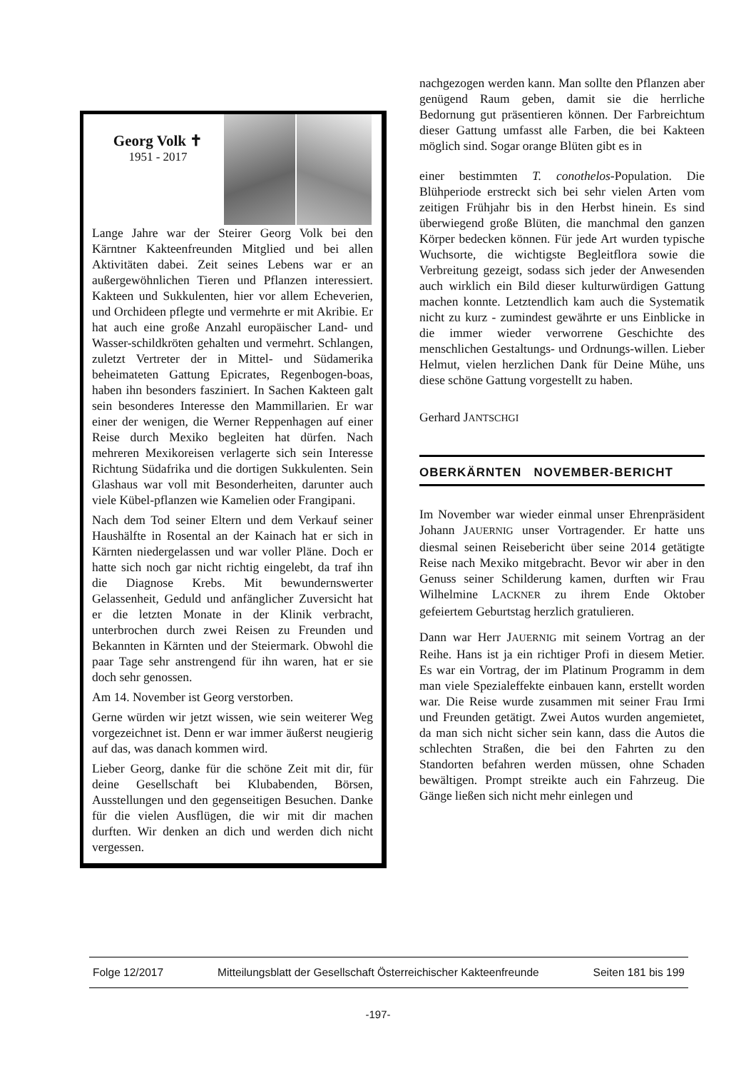Georg Volk ✝
1951 - 2017
Lange Jahre war der Steirer Georg Volk bei den Kärntner Kakteenfreunden Mitglied und bei allen Aktivitäten dabei. Zeit seines Lebens war er an außergewöhnlichen Tieren und Pflanzen interessiert. Kakteen und Sukkulenten, hier vor allem Echeverien, und Orchideen pflegte und vermehrte er mit Akribie. Er hat auch eine große Anzahl europäischer Land- und Wasser-schildkröten gehalten und vermehrt. Schlangen, zuletzt Vertreter der in Mittel- und Südamerika beheimateten Gattung Epicrates, Regenbogen-boas, haben ihn besonders fasziniert. In Sachen Kakteen galt sein besonderes Interesse den Mammillarien. Er war einer der wenigen, die Werner Reppenhagen auf einer Reise durch Mexiko begleiten hat dürfen. Nach mehreren Mexikoreisen verlagerte sich sein Interesse Richtung Südafrika und die dortigen Sukkulenten. Sein Glashaus war voll mit Besonderheiten, darunter auch viele Kübel-pflanzen wie Kamelien oder Frangipani.
Nach dem Tod seiner Eltern und dem Verkauf seiner Haushälfte in Rosental an der Kainach hat er sich in Kärnten niedergelassen und war voller Pläne. Doch er hatte sich noch gar nicht richtig eingelebt, da traf ihn die Diagnose Krebs. Mit bewundernswerter Gelassenheit, Geduld und anfänglicher Zuversicht hat er die letzten Monate in der Klinik verbracht, unterbrochen durch zwei Reisen zu Freunden und Bekannten in Kärnten und der Steiermark. Obwohl die paar Tage sehr anstrengend für ihn waren, hat er sie doch sehr genossen.
Am 14. November ist Georg verstorben.
Gerne würden wir jetzt wissen, wie sein weiterer Weg vorgezeichnet ist. Denn er war immer äußerst neugierig auf das, was danach kommen wird.
Lieber Georg, danke für die schöne Zeit mit dir, für deine Gesellschaft bei Klubabenden, Börsen, Ausstellungen und den gegenseitigen Besuchen. Danke für die vielen Ausflügen, die wir mit dir machen durften. Wir denken an dich und werden dich nicht vergessen.
nachgezogen werden kann. Man sollte den Pflanzen aber genügend Raum geben, damit sie die herrliche Bedornung gut präsentieren können. Der Farbreichtum dieser Gattung umfasst alle Farben, die bei Kakteen möglich sind. Sogar orange Blüten gibt es in
einer bestimmten T. conothelos-Population. Die Blühperiode erstreckt sich bei sehr vielen Arten vom zeitigen Frühjahr bis in den Herbst hinein. Es sind überwiegend große Blüten, die manchmal den ganzen Körper bedecken können. Für jede Art wurden typische Wuchsorte, die wichtigste Begleitflora sowie die Verbreitung gezeigt, sodass sich jeder der Anwesenden auch wirklich ein Bild dieser kulturwürdigen Gattung machen konnte. Letztendlich kam auch die Systematik nicht zu kurz - zumindest gewährte er uns Einblicke in die immer wieder verworrene Geschichte des menschlichen Gestaltungs- und Ordnungs-willen. Lieber Helmut, vielen herzlichen Dank für Deine Mühe, uns diese schöne Gattung vorgestellt zu haben.
Gerhard JANTSCHGI
OBERKÄRNTEN NOVEMBER-BERICHT
Im November war wieder einmal unser Ehrenpräsident Johann JAUERNIG unser Vortragender. Er hatte uns diesmal seinen Reisebericht über seine 2014 getätigte Reise nach Mexiko mitgebracht. Bevor wir aber in den Genuss seiner Schilderung kamen, durften wir Frau Wilhelmine LACKNER zu ihrem Ende Oktober gefeiertem Geburtstag herzlich gratulieren.
Dann war Herr JAUERNIG mit seinem Vortrag an der Reihe. Hans ist ja ein richtiger Profi in diesem Metier. Es war ein Vortrag, der im Platinum Programm in dem man viele Spezialeffekte einbauen kann, erstellt worden war. Die Reise wurde zusammen mit seiner Frau Irmi und Freunden getätigt. Zwei Autos wurden angemietet, da man sich nicht sicher sein kann, dass die Autos die schlechten Straßen, die bei den Fahrten zu den Standorten befahren werden müssen, ohne Schaden bewältigen. Prompt streikte auch ein Fahrzeug. Die Gänge ließen sich nicht mehr einlegen und
Folge 12/2017 Mitteilungsblatt der Gesellschaft Österreichischer Kakteenfreunde Seiten 181 bis 199
-197-